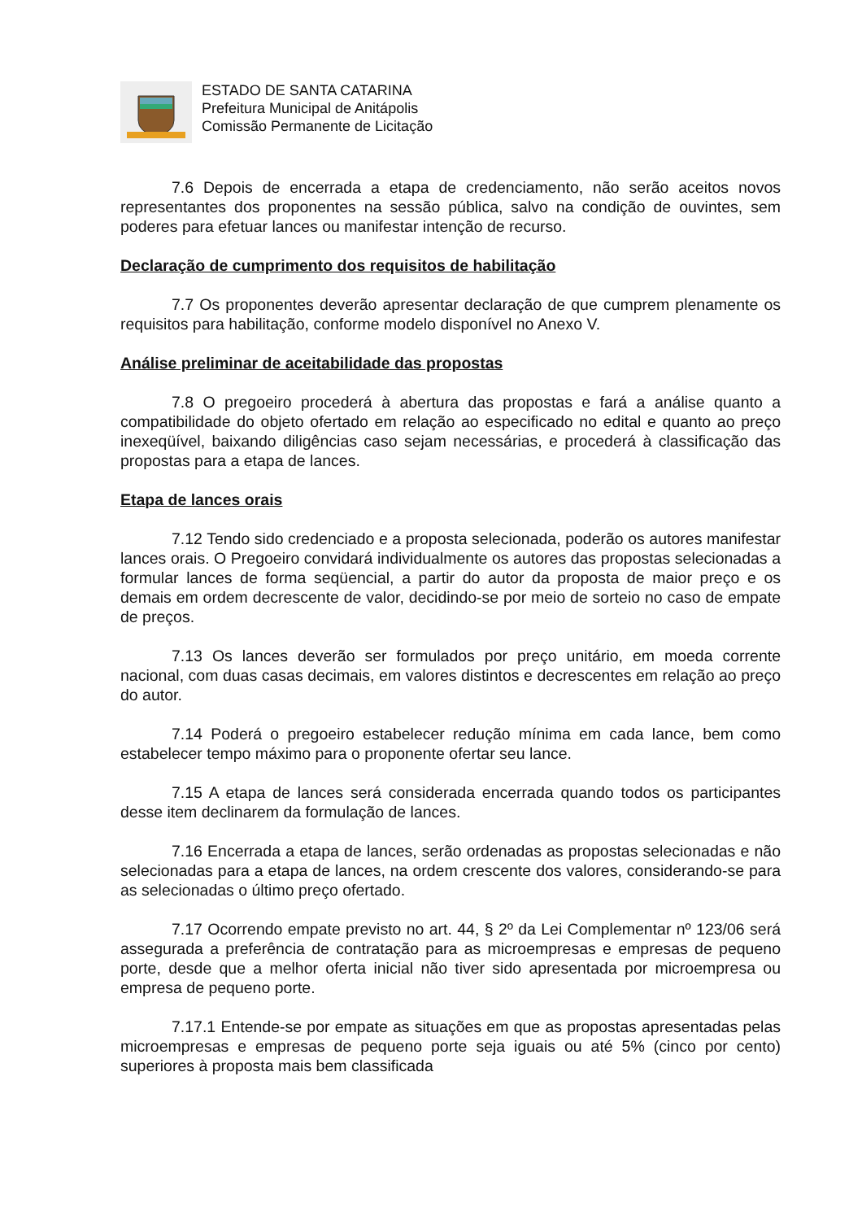ESTADO DE SANTA CATARINA
Prefeitura Municipal de Anitápolis
Comissão Permanente de Licitação
7.6 Depois de encerrada a etapa de credenciamento, não serão aceitos novos representantes dos proponentes na sessão pública, salvo na condição de ouvintes, sem poderes para efetuar lances ou manifestar intenção de recurso.
Declaração de cumprimento dos requisitos de habilitação
7.7 Os proponentes deverão apresentar declaração de que cumprem plenamente os requisitos para habilitação, conforme modelo disponível no Anexo V.
Análise preliminar de aceitabilidade das propostas
7.8 O pregoeiro procederá à abertura das propostas e fará a análise quanto a compatibilidade do objeto ofertado em relação ao especificado no edital e quanto ao preço inexeqüível, baixando diligências caso sejam necessárias, e procederá à classificação das propostas para a etapa de lances.
Etapa de lances orais
7.12 Tendo sido credenciado e a proposta selecionada, poderão os autores manifestar lances orais. O Pregoeiro convidará individualmente os autores das propostas selecionadas a formular lances de forma seqüencial, a partir do autor da proposta de maior preço e os demais em ordem decrescente de valor, decidindo-se por meio de sorteio no caso de empate de preços.
7.13 Os lances deverão ser formulados por preço unitário, em moeda corrente nacional, com duas casas decimais, em valores distintos e decrescentes em relação ao preço do autor.
7.14 Poderá o pregoeiro estabelecer redução mínima em cada lance, bem como estabelecer tempo máximo para o proponente ofertar seu lance.
7.15 A etapa de lances será considerada encerrada quando todos os participantes desse item declinarem da formulação de lances.
7.16 Encerrada a etapa de lances, serão ordenadas as propostas selecionadas e não selecionadas para a etapa de lances, na ordem crescente dos valores, considerando-se para as selecionadas o último preço ofertado.
7.17 Ocorrendo empate previsto no art. 44, § 2º da Lei Complementar nº 123/06 será assegurada a preferência de contratação para as microempresas e empresas de pequeno porte, desde que a melhor oferta inicial não tiver sido apresentada por microempresa ou empresa de pequeno porte.
7.17.1 Entende-se por empate as situações em que as propostas apresentadas pelas microempresas e empresas de pequeno porte seja iguais ou até 5% (cinco por cento) superiores à proposta mais bem classificada